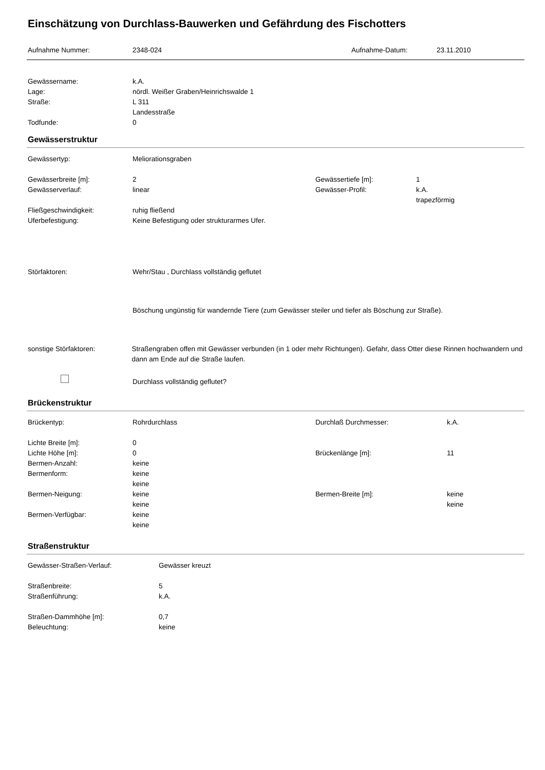Einschätzung von Durchlass-Bauwerken und Gefährdung des Fischotters
Aufnahme Nummer: 2348-024 Aufnahme-Datum: 23.11.2010
Gewässername: k.A.
Lage: nördl. Weißer Graben/Heinrichswalde 1
Straße: L 311
Landesstraße
Todfunde: 0
Gewässerstruktur
Gewässertyp: Meliorationsgraben
Gewässerbreite [m]: 2 Gewässertiefe [m]: 1
Gewässerverlauf: linear Gewässer-Profil: k.A.
trapezförmig
Fließgeschwindigkeit: ruhig fließend
Uferbefestigung: Keine Befestigung oder strukturarmes Ufer.
Störfaktoren: Wehr/Stau , Durchlass vollständig geflutet
Böschung ungünstig für wandernde Tiere (zum Gewässer steiler und tiefer als Böschung zur Straße).
sonstige Störfaktoren: Straßengraben offen mit Gewässer verbunden (in 1 oder mehr Richtungen). Gefahr, dass Otter diese Rinnen hochwandern und dann am Ende auf die Straße laufen.
Durchlass vollständig geflutet?
Brückenstruktur
Brückentyp: Rohrdurchlass Durchlaß Durchmesser: k.A.
Lichte Breite [m]: 0
Lichte Höhe [m]: 0 Brückenlänge [m]: 11
Bermen-Anzahl: keine
Bermenform: keine
keine
Bermen-Neigung: keine
keine
Bermen-Breite [m]: keine
keine
Bermen-Verfügbar: keine
keine
Straßenstruktur
Gewässer-Straßen-Verlauf: Gewässer kreuzt
Straßenbreite: 5
Straßenführung: k.A.
Straßen-Dammhöhe [m]: 0,7
Beleuchtung: keine